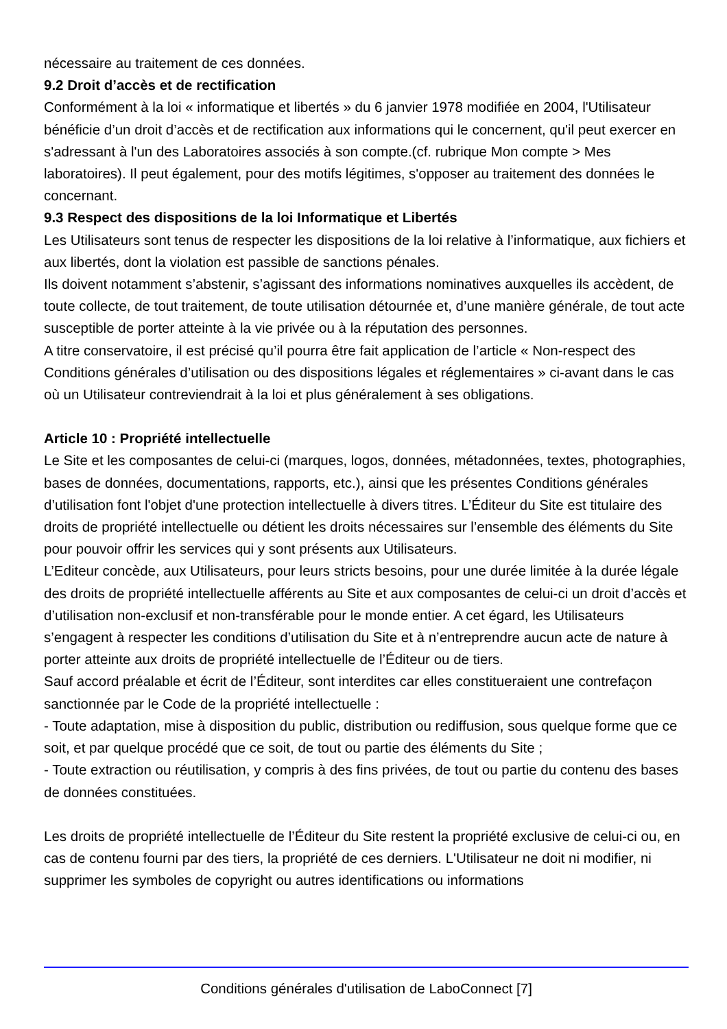nécessaire au traitement de ces données.
9.2 Droit d’accès et de rectification
Conformément à la loi « informatique et libertés » du 6 janvier 1978 modifiée en 2004, l'Utilisateur bénéficie d’un droit d’accès et de rectification aux informations qui le concernent, qu'il peut exercer en s'adressant à l'un des Laboratoires associés à son compte.(cf. rubrique Mon compte > Mes laboratoires). Il peut également, pour des motifs légitimes, s'opposer au traitement des données le concernant.
9.3 Respect des dispositions de la loi Informatique et Libertés
Les Utilisateurs sont tenus de respecter les dispositions de la loi relative à l’informatique, aux fichiers et aux libertés, dont la violation est passible de sanctions pénales.
Ils doivent notamment s’abstenir, s’agissant des informations nominatives auxquelles ils accèdent, de toute collecte, de tout traitement, de toute utilisation détournée et, d’une manière générale, de tout acte susceptible de porter atteinte à la vie privée ou à la réputation des personnes.
A titre conservatoire, il est précisé qu’il pourra être fait application de l’article « Non-respect des Conditions générales d’utilisation ou des dispositions légales et réglementaires » ci-avant dans le cas où un Utilisateur contreviendrait à la loi et plus généralement à ses obligations.
Article 10 : Propriété intellectuelle
Le Site et les composantes de celui-ci (marques, logos, données, métadonnées, textes, photographies, bases de données, documentations, rapports, etc.), ainsi que les présentes Conditions générales d’utilisation font l'objet d'une protection intellectuelle à divers titres. L’Éditeur du Site est titulaire des droits de propriété intellectuelle ou détient les droits nécessaires sur l’ensemble des éléments du Site pour pouvoir offrir les services qui y sont présents aux Utilisateurs.
L’Editeur concède, aux Utilisateurs, pour leurs stricts besoins, pour une durée limitée à la durée légale des droits de propriété intellectuelle afférents au Site et aux composantes de celui-ci un droit d’accès et d’utilisation non-exclusif et non-transférable pour le monde entier. A cet égard, les Utilisateurs s’engagent à respecter les conditions d’utilisation du Site et à n’entreprendre aucun acte de nature à porter atteinte aux droits de propriété intellectuelle de l’Éditeur ou de tiers.
Sauf accord préalable et écrit de l’Éditeur, sont interdites car elles constitueraient une contrefaçon sanctionnée par le Code de la propriété intellectuelle :
- Toute adaptation, mise à disposition du public, distribution ou rediffusion, sous quelque forme que ce soit, et par quelque procédé que ce soit, de tout ou partie des éléments du Site ;
- Toute extraction ou réutilisation, y compris à des fins privées, de tout ou partie du contenu des bases de données constituées.
Les droits de propriété intellectuelle de l’Éditeur du Site restent la propriété exclusive de celui-ci ou, en cas de contenu fourni par des tiers, la propriété de ces derniers. L'Utilisateur ne doit ni modifier, ni supprimer les symboles de copyright ou autres identifications ou informations
Conditions générales d'utilisation de LaboConnect [7]